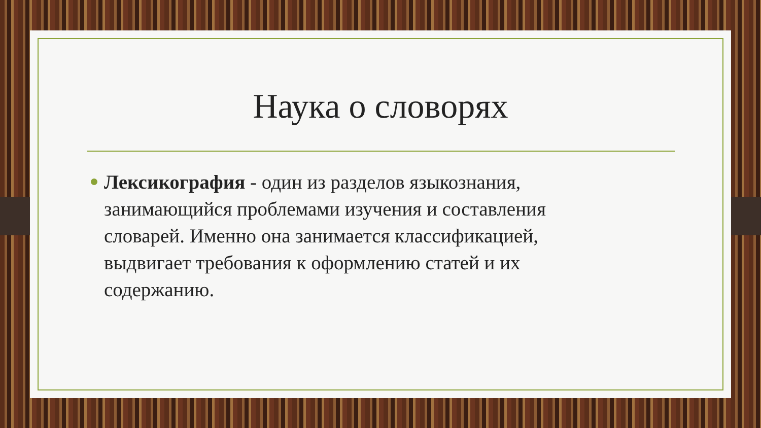Наука о словорях
Лексикография - один из разделов языкознания, занимающийся проблемами изучения и составления словарей. Именно она занимается классификацией, выдвигает требования к оформлению статей и их содержанию.